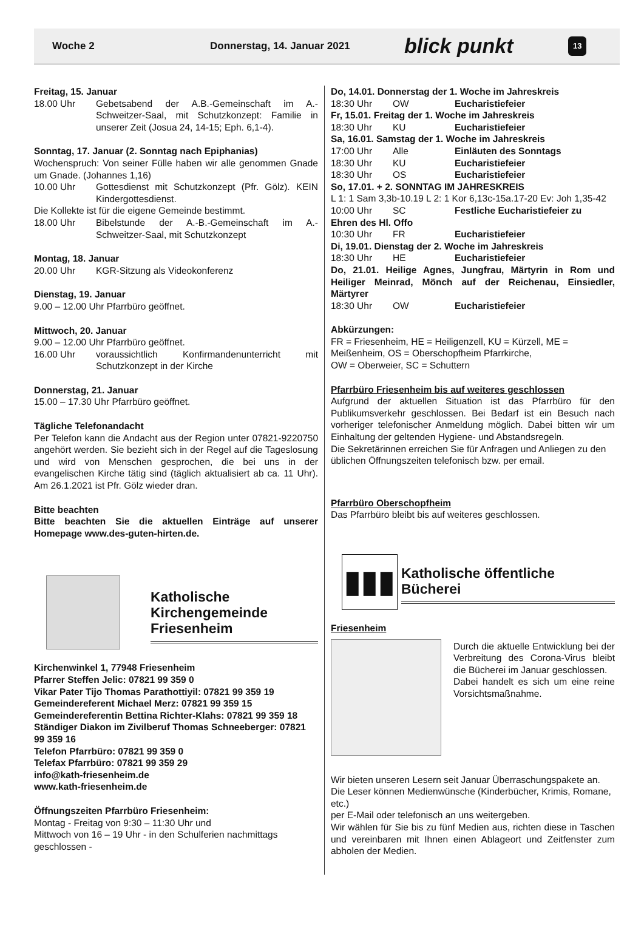Woche 2 Donnerstag, 14. Januar 2021 blick punkt 13
Freitag, 15. Januar
18.00 Uhr Gebetsabend der A.B.-Gemeinschaft im A.-Schweitzer-Saal, mit Schutzkonzept: Familie in unserer Zeit (Josua 24, 14-15; Eph. 6,1-4).
Sonntag, 17. Januar (2. Sonntag nach Epiphanias)
Wochenspruch: Von seiner Fülle haben wir alle genommen Gnade um Gnade. (Johannes 1,16)
10.00 Uhr Gottesdienst mit Schutzkonzept (Pfr. Gölz). KEIN Kindergottesdienst.
Die Kollekte ist für die eigene Gemeinde bestimmt.
18.00 Uhr Bibelstunde der A.-B.-Gemeinschaft im A.-Schweitzer-Saal, mit Schutzkonzept
Montag, 18. Januar
20.00 Uhr KGR-Sitzung als Videokonferenz
Dienstag, 19. Januar
9.00 – 12.00 Uhr Pfarrbüro geöffnet.
Mittwoch, 20. Januar
9.00 – 12.00 Uhr Pfarrbüro geöffnet.
16.00 Uhr voraussichtlich Konfirmandenunterricht mit Schutzkonzept in der Kirche
Donnerstag, 21. Januar
15.00 – 17.30 Uhr Pfarrbüro geöffnet.
Tägliche Telefonandacht
Per Telefon kann die Andacht aus der Region unter 07821-9220750 angehört werden. Sie bezieht sich in der Regel auf die Tageslosung und wird von Menschen gesprochen, die bei uns in der evangelischen Kirche tätig sind (täglich aktualisiert ab ca. 11 Uhr). Am 26.1.2021 ist Pfr. Gölz wieder dran.
Bitte beachten
Bitte beachten Sie die aktuellen Einträge auf unserer Homepage www.des-guten-hirten.de.
Katholische Kirchengemeinde Friesenheim
Kirchenwinkel 1, 77948 Friesenheim
Pfarrer Steffen Jelic: 07821 99 359 0
Vikar Pater Tijo Thomas Parathottiyil: 07821 99 359 19
Gemeindereferent Michael Merz: 07821 99 359 15
Gemeindereferentin Bettina Richter-Klahs: 07821 99 359 18
Ständiger Diakon im Zivilberuf Thomas Schneeberger: 07821 99 359 16
Telefon Pfarrbüro: 07821 99 359 0
Telefax Pfarrbüro: 07821 99 359 29
info@kath-friesenheim.de
www.kath-friesenheim.de
Öffnungszeiten Pfarrbüro Friesenheim:
Montag - Freitag von 9:30 – 11:30 Uhr und
Mittwoch von 16 – 19 Uhr - in den Schulferien nachmittags geschlossen -
Do, 14.01. Donnerstag der 1. Woche im Jahreskreis
18:30 Uhr OW Eucharistiefeier
Fr, 15.01. Freitag der 1. Woche im Jahreskreis
18:30 Uhr KU Eucharistiefeier
Sa, 16.01. Samstag der 1. Woche im Jahreskreis
17:00 Uhr Alle Einläuten des Sonntags
18:30 Uhr KU Eucharistiefeier
18:30 Uhr OS Eucharistiefeier
So, 17.01. + 2. SONNTAG IM JAHRESKREIS
L 1: 1 Sam 3,3b-10.19 L 2: 1 Kor 6,13c-15a.17-20 Ev: Joh 1,35-42
10:00 Uhr SC Festliche Eucharistiefeier zu
Ehren des Hl. Offo
10:30 Uhr FR Eucharistiefeier
Di, 19.01. Dienstag der 2. Woche im Jahreskreis
18:30 Uhr HE Eucharistiefeier
Do, 21.01. Heilige Agnes, Jungfrau, Märtyrin in Rom und Heiliger Meinrad, Mönch auf der Reichenau, Einsiedler, Märtyrer
18:30 Uhr OW Eucharistiefeier
Abkürzungen:
FR = Friesenheim, HE = Heiligenzell, KU = Kürzell, ME = Meißenheim, OS = Oberschopfheim Pfarrkirche,
OW = Oberweier, SC = Schuttern
Pfarrbüro Friesenheim bis auf weiteres geschlossen
Aufgrund der aktuellen Situation ist das Pfarrbüro für den Publikumsverkehr geschlossen. Bei Bedarf ist ein Besuch nach vorheriger telefonischer Anmeldung möglich. Dabei bitten wir um Einhaltung der geltenden Hygiene- und Abstandsregeln.
Die Sekretärinnen erreichen Sie für Anfragen und Anliegen zu den üblichen Öffnungszeiten telefonisch bzw. per email.
Pfarrbüro Oberschopfheim
Das Pfarrbüro bleibt bis auf weiteres geschlossen.
▮▮▮
Katholische öffentliche Bücherei
Friesenheim
Durch die aktuelle Entwicklung bei der Verbreitung des Corona-Virus bleibt die Bücherei im Januar geschlossen.
Dabei handelt es sich um eine reine Vorsichtsmaßnahme.
Wir bieten unseren Lesern seit Januar Überraschungspakete an.
Die Leser können Medienwünsche (Kinderbücher, Krimis, Romane, etc.)
per E-Mail oder telefonisch an uns weitergeben.
Wir wählen für Sie bis zu fünf Medien aus, richten diese in Taschen und vereinbaren mit Ihnen einen Ablageort und Zeitfenster zum abholen der Medien.